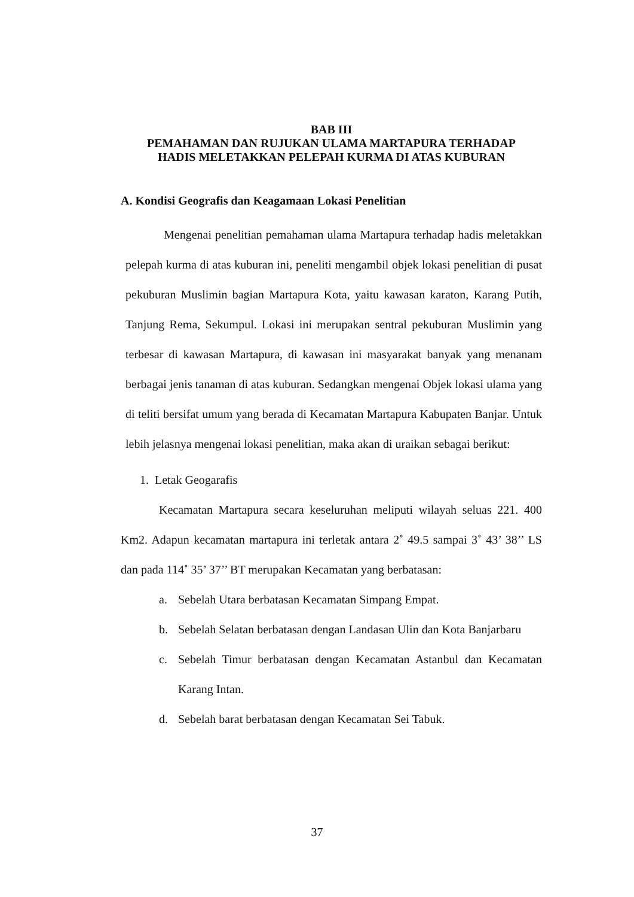BAB III
PEMAHAMAN DAN RUJUKAN ULAMA MARTAPURA TERHADAP
HADIS MELETAKKAN PELEPAH KURMA DI ATAS KUBURAN
A. Kondisi Geografis dan Keagamaan Lokasi Penelitian
Mengenai penelitian pemahaman ulama Martapura terhadap hadis meletakkan pelepah kurma di atas kuburan ini, peneliti mengambil objek lokasi penelitian di pusat pekuburan Muslimin bagian Martapura Kota, yaitu kawasan karaton, Karang Putih, Tanjung Rema, Sekumpul. Lokasi ini merupakan sentral pekuburan Muslimin yang terbesar di kawasan Martapura, di kawasan ini masyarakat banyak yang menanam berbagai jenis tanaman di atas kuburan. Sedangkan mengenai Objek lokasi ulama yang di teliti bersifat umum yang berada di Kecamatan Martapura Kabupaten Banjar. Untuk lebih jelasnya mengenai lokasi penelitian, maka akan di uraikan sebagai berikut:
1. Letak Geogarafis
Kecamatan Martapura secara keseluruhan meliputi wilayah seluas 221. 400 Km2. Adapun kecamatan martapura ini terletak antara 2˚ 49.5 sampai 3˚ 43’ 38’’ LS dan pada 114˚ 35’ 37’’ BT merupakan Kecamatan yang berbatasan:
a. Sebelah Utara berbatasan Kecamatan Simpang Empat.
b. Sebelah Selatan berbatasan dengan Landasan Ulin dan Kota Banjarbaru
c. Sebelah Timur berbatasan dengan Kecamatan Astanbul dan Kecamatan Karang Intan.
d. Sebelah barat berbatasan dengan Kecamatan Sei Tabuk.
37